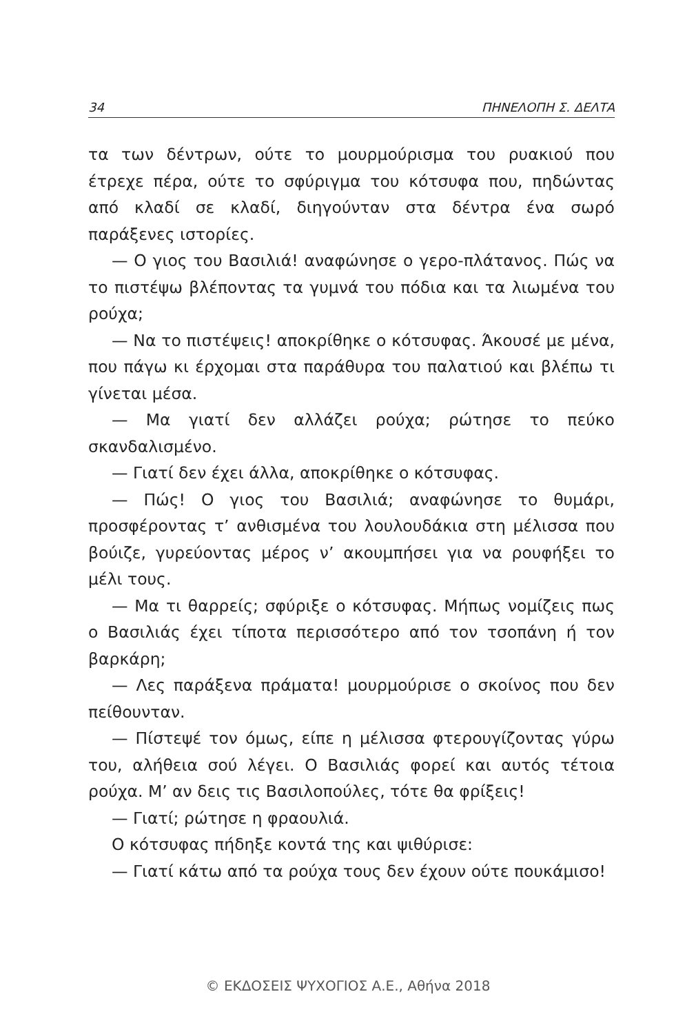34 ΠΗΝΕΛΟΠΗ Σ. ΔΕΛΤΑ
τα των δέντρων, ούτε το μουρμούρισμα του ρυακιού που έτρεχε πέρα, ούτε το σφύριγμα του κότσυφα που, πηδώντας από κλαδί σε κλαδί, διηγούνταν στα δέντρα ένα σωρό παράξενες ιστορίες.
— Ο γιος του Βασιλιά! αναφώνησε ο γερο-πλάτανος. Πώς να το πιστέψω βλέποντας τα γυμνά του πόδια και τα λιωμένα του ρούχα;
— Να το πιστέψεις! αποκρίθηκε ο κότσυφας. Άκουσέ με μένα, που πάγω κι έρχομαι στα παράθυρα του παλατιού και βλέπω τι γίνεται μέσα.
— Μα γιατί δεν αλλάζει ρούχα; ρώτησε το πεύκο σκανδαλισμένο.
— Γιατί δεν έχει άλλα, αποκρίθηκε ο κότσυφας.
— Πώς! Ο γιος του Βασιλιά; αναφώνησε το θυμάρι, προσφέροντας τ’ ανθισμένα του λουλουδάκια στη μέλισσα που βούιζε, γυρεύοντας μέρος ν’ ακουμπήσει για να ρουφήξει το μέλι τους.
— Μα τι θαρρείς; σφύριξε ο κότσυφας. Μήπως νομίζεις πως ο Βασιλιάς έχει τίποτα περισσότερο από τον τσοπάνη ή τον βαρκάρη;
— Λες παράξενα πράματα! μουρμούρισε ο σκοίνος που δεν πείθουνταν.
— Πίστεψέ τον όμως, είπε η μέλισσα φτερουγίζοντας γύρω του, αλήθεια σού λέγει. Ο Βασιλιάς φορεί και αυτός τέτοια ρούχα. Μ’ αν δεις τις Βασιλοπούλες, τότε θα φρίξεις!
— Γιατί; ρώτησε η φραουλιά.
Ο κότσυφας πήδηξε κοντά της και ψιθύρισε:
— Γιατί κάτω από τα ρούχα τους δεν έχουν ούτε πουκάμισο!
© ΕΚΔΟΣΕΙΣ ΨΥΧΟΓΙΟΣ Α.Ε., Αθήνα 2018